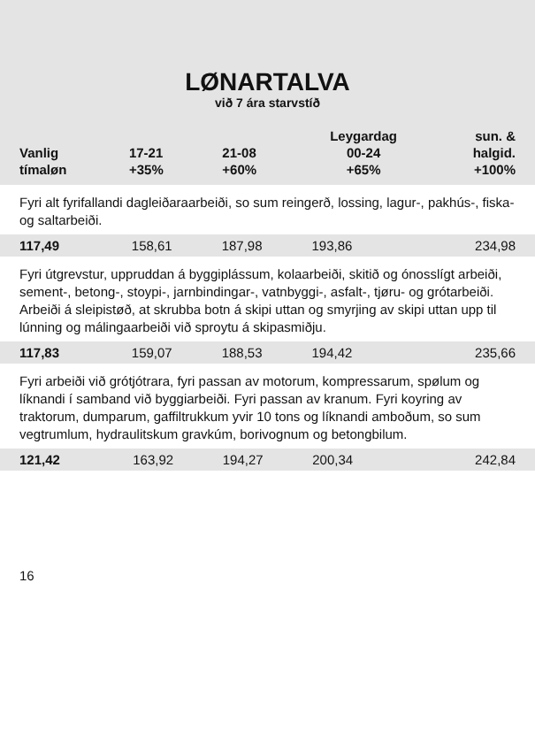LØNARTALVA
við 7 ára starvstíð
| Vanlig tímaløn | 17-21 +35% | 21-08 +60% | Leygardag 00-24 +65% | sun. & halgid. +100% |
| --- | --- | --- | --- | --- |
Fyri alt fyrifallandi dagleiðaraarbeiði, so sum reingerð, lossing, lagur-, pakhús-, fiska- og saltarbeiði.
| 117,49 | 158,61 | 187,98 | 193,86 | 234,98 |
Fyri útgrevstur, uppruddan á byggiplássum, kolaarbeiði, skitið og ónosslígt arbeiði, sement-, betong-, stoypi-, jarnbindingar-, vatnbyggi-, asfalt-, tjøru- og grótarbeiði. Arbeiði á sleipistøð, at skrubba botn á skipi uttan og smyrjing av skipi uttan upp til lúnning og málingaarbeiði við sproytu á skipasmiðju.
| 117,83 | 159,07 | 188,53 | 194,42 | 235,66 |
Fyri arbeiði við grótjótrara, fyri passan av motorum, kompressarum, spølum og líknandi í samband við byggiarbeiði. Fyri passan av kranum. Fyri koyring av traktorum, dumparum, gaffiltrukkum yvir 10 tons og líknandi amboðum, so sum vegtrumlum, hydraulitskum gravkúm, borivognum og betongbilum.
| 121,42 | 163,92 | 194,27 | 200,34 | 242,84 |
16